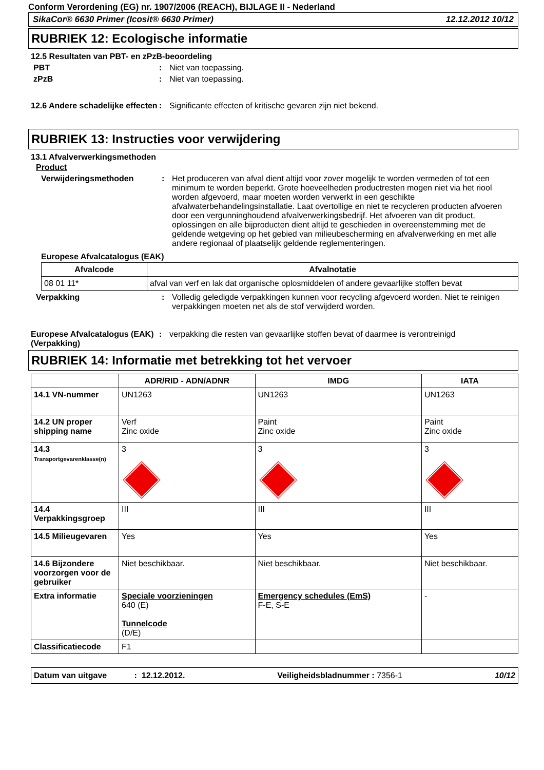Conform Verordening (EG) nr. 1907/2006 (REACH), BIJLAGE II - Nederland
SikaCor® 6630 Primer (Icosit® 6630 Primer) 12.12.2012 10/12
RUBRIEK 12: Ecologische informatie
12.5 Resultaten van PBT- en zPzB-beoordeling
PBT : Niet van toepassing.
zPzB : Niet van toepassing.
12.6 Andere schadelijke effecten
: Significante effecten of kritische gevaren zijn niet bekend.
RUBRIEK 13: Instructies voor verwijdering
13.1 Afvalverwerkingsmethoden
Product
Verwijderingsmethoden : Het produceren van afval dient altijd voor zover mogelijk te worden vermeden of tot een minimum te worden beperkt. Grote hoeveelheden productresten mogen niet via het riool worden afgevoerd, maar moeten worden verwerkt in een geschikte afvalwaterbehandelingsinstallatie. Laat overtollige en niet te recycleren producten afvoeren door een vergunninghoudend afvalverwerkingsbedrijf. Het afvoeren van dit product, oplossingen en alle bijproducten dient altijd te geschieden in overeenstemming met de geldende wetgeving op het gebied van milieubescherming en afvalverwerking en met alle andere regionaal of plaatselijk geldende reglementeringen.
Europese Afvalcatalogus (EAK)
| Afvalcode | Afvalnotatie |
| --- | --- |
| 08 01 11* | afval van verf en lak dat organische oplosmiddelen of andere gevaarlijke stoffen bevat |
Verpakking : Volledig geledigde verpakkingen kunnen voor recycling afgevoerd worden. Niet te reinigen verpakkingen moeten net als de stof verwijderd worden.
Europese Afvalcatalogus (EAK) (Verpakking)
: verpakking die resten van gevaarlijke stoffen bevat of daarmee is verontreinigd
RUBRIEK 14: Informatie met betrekking tot het vervoer
| | ADR/RID - ADN/ADNR | IMDG | IATA |
| --- | --- | --- | --- |
| 14.1 VN-nummer | UN1263 | UN1263 | UN1263 |
| 14.2 UN proper shipping name | Verf Zinc oxide | Paint Zinc oxide | Paint Zinc oxide |
| 14.3 Transportgevarenklasse(n) | 3 | 3 | 3 |
| 14.4 Verpakkingsgroep | III | III | III |
| 14.5 Milieugevaren | Yes | Yes | Yes |
| 14.6 Bijzondere voorzorgen voor de gebruiker | Niet beschikbaar. | Niet beschikbaar. | Niet beschikbaar. |
| Extra informatie | Speciale voorzieningen 640 (E) Tunnelcode (D/E) | Emergency schedules (EmS) F-E, S-E | - |
| Classificatiecode | F1 | | |
Datum van uitgave : 12.12.2012. Veiligheidsbladnummer : 7356-1 10/12